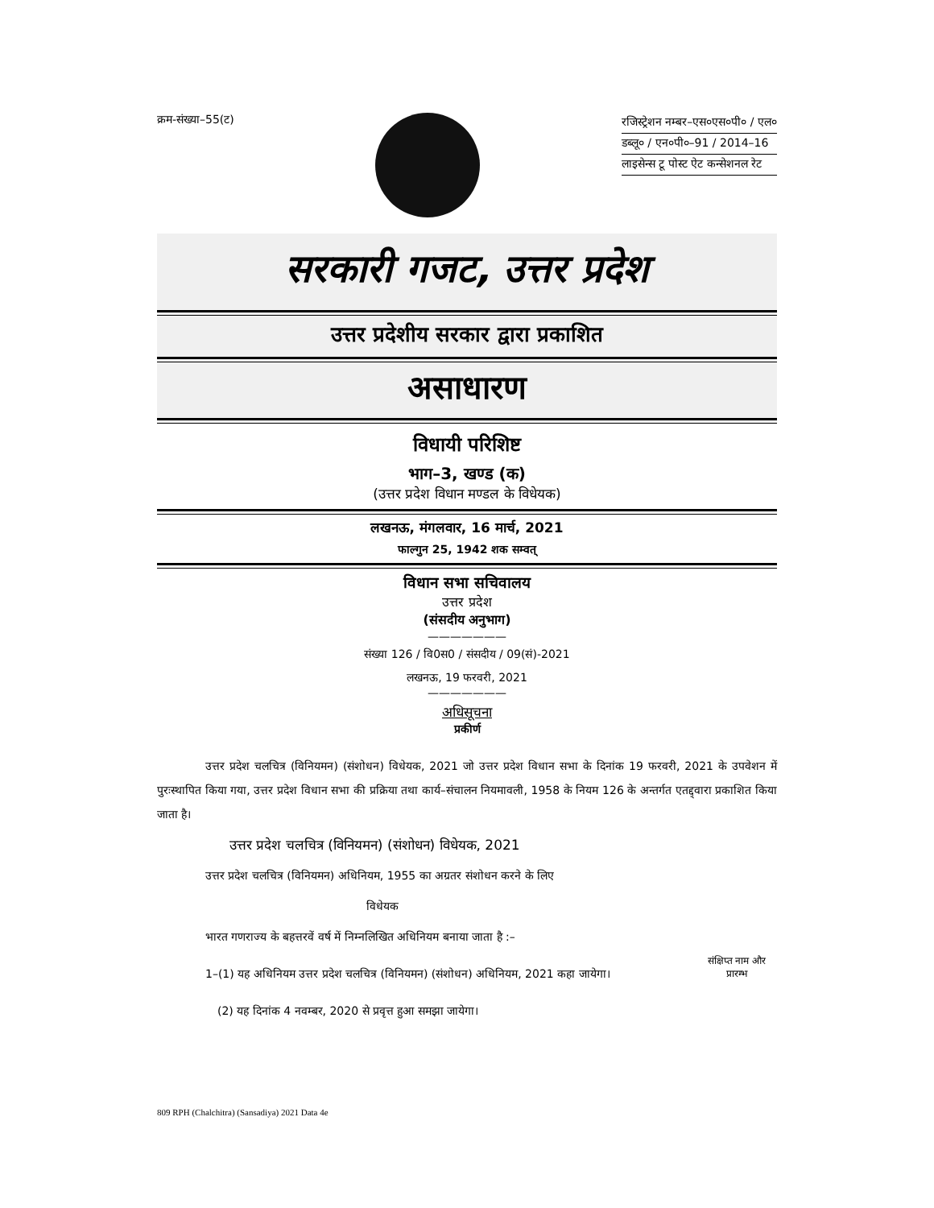क्रम-संख्या–55(ट)
रजिस्ट्रेशन नम्बर–एस०एस०पी० / एल०
डब्लू० / एन०पी०–91 / 2014–16
लाइसेन्स टू पोस्ट ऐट कन्सेशनल रेट
सरकारी गजट, उत्तर प्रदेश
उत्तर प्रदेशीय सरकार द्वारा प्रकाशित
असाधारण
विधायी परिशिष्ट
भाग–3, खण्ड (क)
(उत्तर प्रदेश विधान मण्डल के विधेयक)
लखनऊ, मंगलवार, 16 मार्च, 2021
फाल्गुन 25, 1942 शक सम्वत्
विधान सभा सचिवालय
उत्तर प्रदेश
(संसदीय अनुभाग)
———————
संख्या 126 / वि0स0 / संसदीय / 09(सं)-2021
लखनऊ, 19 फरवरी, 2021
———————
अधिसूचना
प्रकीर्ण
उत्तर प्रदेश चलचित्र (विनियमन) (संशोधन) विधेयक, 2021 जो उत्तर प्रदेश विधान सभा के दिनांक 19 फरवरी, 2021 के उपवेशन में पुरःस्थापित किया गया, उत्तर प्रदेश विधान सभा की प्रक्रिया तथा कार्य–संचालन नियमावली, 1958 के नियम 126 के अन्तर्गत एतद्द्वारा प्रकाशित किया जाता है।
उत्तर प्रदेश चलचित्र (विनियमन) (संशोधन) विधेयक, 2021
उत्तर प्रदेश चलचित्र (विनियमन) अधिनियम, 1955 का अग्रतर संशोधन करने के लिए
विधेयक
भारत गणराज्य के बहत्तरवें वर्ष में निम्नलिखित अधिनियम बनाया जाता है :–
1–(1) यह अधिनियम उत्तर प्रदेश चलचित्र (विनियमन) (संशोधन) अधिनियम, 2021 कहा जायेगा।
संक्षिप्त नाम और प्रारम्भ
(2) यह दिनांक 4 नवम्बर, 2020 से प्रवृत्त हुआ समझा जायेगा।
809 RPH (Chalchitra) (Sansadiya) 2021 Data 4e